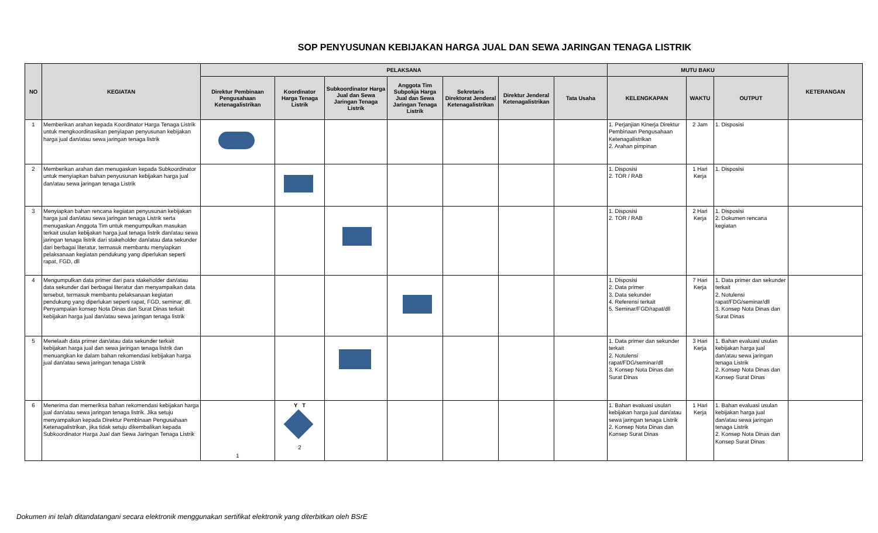SOP PENYUSUNAN KEBIJAKAN HARGA JUAL DAN SEWA JARINGAN TENAGA LISTRIK
| NO | KEGIATAN | PELAKSANA | | | | | | | MUTU BAKU | | | KETERANGAN |
| --- | --- | --- | --- | --- | --- | --- | --- | --- | --- | --- | --- | --- |
| | | Direktur Pembinaan Pengusahaan Ketenagalistrikan | Koordinator Harga Tenaga Listrik | Subkoordinator Harga Jual dan Sewa Jaringan Tenaga Listrik | Anggota Tim Subpokja Harga Jual dan Sewa Jaringan Tenaga Listrik | Sekretaris Direktorat Jenderal Ketenagalistrikan | Direktur Jenderal Ketenagalistrikan | Tata Usaha | KELENGKAPAN | WAKTU | OUTPUT | |
| 1 | Memberikan arahan kepada Koordinator Harga Tenaga Listrik untuk mengkoordinasikan penyiapan penyusunan kebijakan harga jual dan/atau sewa jaringan tenaga listrik | | | | | | | | 1. Perjanjian Kinerja Direktur Pembinaan Pengusahaan Ketenagalistrikan 2. Arahan pimpinan | 2 Jam | 1. Disposisi | |
| 2 | Memberikan arahan dan menugaskan kepada Subkoordinator untuk menyiapkan bahan penyusunan kebijakan harga jual dan/atau sewa jaringan tenaga Listrik | | | | | | | | 1. Disposisi 2. TOR / RAB | 1 Hari Kerja | 1. Disposisi | |
| 3 | Menyiapkan bahan rencana kegiatan penyusunan kebijakan harga jual dan/atau sewa jaringan tenaga Listrik serta menugaskan Anggota Tim untuk mengumpulkan masukan terkait usulan kebijakan harga jual tenaga listrik dan/atau sewa jaringan tenaga listrik dari stakeholder dan/atau data sekunder dari berbagai literatur, termasuk membantu menyiapkan pelaksanaan kegiatan pendukung yang diperlukan seperti rapat, FGD, dll | | | | | | | | 1. Disposisi 2. TOR / RAB | 2 Hari Kerja | 1. Disposisi 2. Dokumen rencana kegiatan | |
| 4 | Mengumpulkan data primer dari para stakeholder dan/atau data sekunder dari berbagai literatur dan menyampaikan data tersebut, termasuk membantu pelaksanaan kegiatan pendukung yang diperlukan seperti rapat, FGD, seminar, dll. Penyampaian konsep Nota Dinas dan Surat Dinas terkait kebijakan harga jual dan/atau sewa jaringan tenaga listrik | | | | | | | | 1. Disposisi 2. Data primer 3. Data sekunder 4. Referensi terkait 5. Seminar/FGD/rapat/dll | 7 Hari Kerja | 1. Data primer dan sekunder terkait 2. Notulensi rapat/FDG/seminar/dll 3. Konsep Nota Dinas dan Surat Dinas | |
| 5 | Menelaah data primer dan/atau data sekunder terkait kebijakan harga jual dan sewa jaringan tenaga listrik dan menuangkan ke dalam bahan rekomendasi kebijakan harga jual dan/atau sewa jaringan tenaga Listrik | | | | | | | | 1. Data primer dan sekunder terkait 2. Notulensi rapat/FDG/seminar/dll 3. Konsep Nota Dinas dan Surat Dinas | 3 Hari Kerja | 1. Bahan evaluasi usulan kebijakan harga jual dan/atau sewa jaringan tenaga Listrik 2. Konsep Nota Dinas dan Konsep Surat Dinas | |
| 6 | Menerima dan memeriksa bahan rekomendasi kebijakan harga jual dan/atau sewa jaringan tenaga listrik. Jika setuju menyampaikan kepada Direktur Pembinaan Pengusahaan Ketenagalistrikan, jika tidak setuju dikembalikan kepada Subkoordinator Harga Jual dan Sewa Jaringan Tenaga Listrik | 1 | Y T 2 | | | | | | 1. Bahan evaluasi usulan kebijakan harga jual dan/atau sewa jaringan tenaga Listrik 2. Konsep Nota Dinas dan Konsep Surat Dinas | 1 Hari Kerja | 1. Bahan evaluasi usulan kebijakan harga jual dan/atau sewa jaringan tenaga Listrik 2. Konsep Nota Dinas dan Konsep Surat Dinas | |
Dokumen ini telah ditandatangani secara elektronik menggunakan sertifikat elektronik yang diterbitkan oleh BSrE